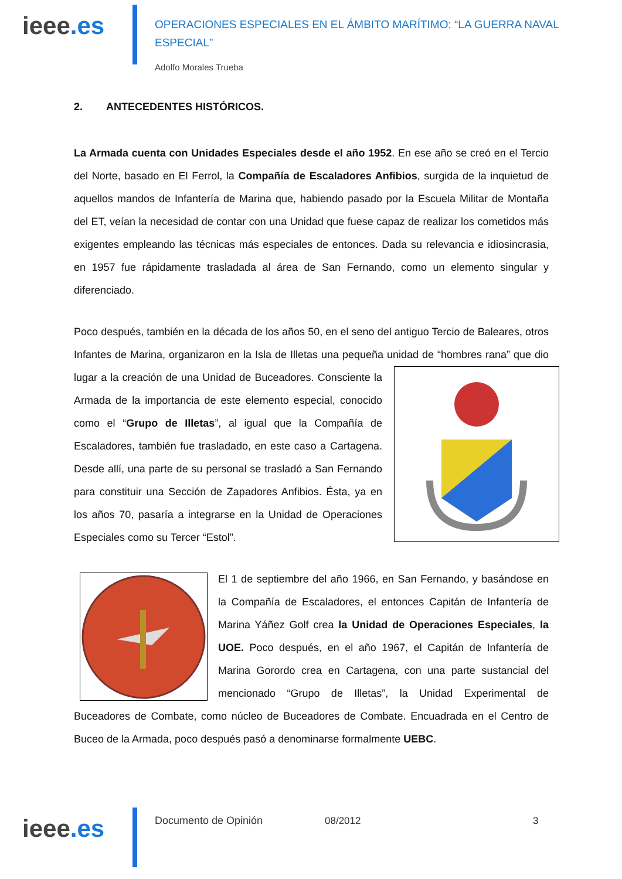ieee.es
OPERACIONES ESPECIALES EN EL ÁMBITO MARÍTIMO: “LA GUERRA NAVAL ESPECIAL”
Adolfo Morales Trueba
2. ANTECEDENTES HISTÓRICOS.
La Armada cuenta con Unidades Especiales desde el año 1952. En ese año se creó en el Tercio del Norte, basado en El Ferrol, la Compañía de Escaladores Anfibios, surgida de la inquietud de aquellos mandos de Infantería de Marina que, habiendo pasado por la Escuela Militar de Montaña del ET, veían la necesidad de contar con una Unidad que fuese capaz de realizar los cometidos más exigentes empleando las técnicas más especiales de entonces. Dada su relevancia e idiosincrasia, en 1957 fue rápidamente trasladada al área de San Fernando, como un elemento singular y diferenciado.
Poco después, también en la década de los años 50, en el seno del antiguo Tercio de Baleares, otros Infantes de Marina, organizaron en la Isla de Illetas una pequeña unidad de “hombres rana” que dio lugar a la creación de una Unidad de Buceadores. Consciente la Armada de la importancia de este elemento especial, conocido como el “Grupo de Illetas”, al igual que la Compañía de Escaladores, también fue trasladado, en este caso a Cartagena. Desde allí, una parte de su personal se trasladó a San Fernando para constituir una Sección de Zapadores Anfibios. Ésta, ya en los años 70, pasaría a integrarse en la Unidad de Operaciones Especiales como su Tercer “Estol”.
El 1 de septiembre del año 1966, en San Fernando, y basándose en la Compañía de Escaladores, el entonces Capitán de Infantería de Marina Yáñez Golf crea la Unidad de Operaciones Especiales, la UOE. Poco después, en el año 1967, el Capitán de Infantería de Marina Gorordo crea en Cartagena, con una parte sustancial del mencionado “Grupo de Illetas”, la Unidad Experimental de Buceadores de Combate, como núcleo de Buceadores de Combate. Encuadrada en el Centro de Buceo de la Armada, poco después pasó a denominarse formalmente UEBC.
ieee.es
Documento de Opinión 08/2012 3